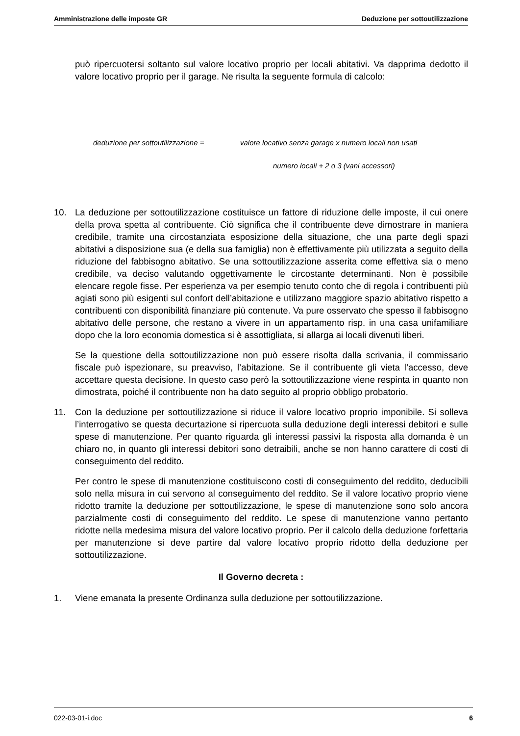Amministrazione delle imposte GR Deduzione per sottoutilizzazione
può ripercuotersi soltanto sul valore locativo proprio per locali abitativi. Va dapprima dedotto il valore locativo proprio per il garage. Ne risulta la seguente formula di calcolo:
deduzione per sottoutilizzazione = valore locativo senza garage x numero locali non usati
numero locali + 2 o 3 (vani accessori)
10. La deduzione per sottoutilizzazione costituisce un fattore di riduzione delle imposte, il cui onere della prova spetta al contribuente. Ciò significa che il contribuente deve dimostrare in maniera credibile, tramite una circostanziata esposizione della situazione, che una parte degli spazi abitativi a disposizione sua (e della sua famiglia) non è effettivamente più utilizzata a seguito della riduzione del fabbisogno abitativo. Se una sottoutilizzazione asserita come effettiva sia o meno credibile, va deciso valutando oggettivamente le circostante determinanti. Non è possibile elencare regole fisse. Per esperienza va per esempio tenuto conto che di regola i contribuenti più agiati sono più esigenti sul confort dell’abitazione e utilizzano maggiore spazio abitativo rispetto a contribuenti con disponibilità finanziare più contenute. Va pure osservato che spesso il fabbisogno abitativo delle persone, che restano a vivere in un appartamento risp. in una casa unifamiliare dopo che la loro economia domestica si è assottigliata, si allarga ai locali divenuti liberi.
Se la questione della sottoutilizzazione non può essere risolta dalla scrivania, il commissario fiscale può ispezionare, su preavviso, l’abitazione. Se il contribuente gli vieta l’accesso, deve accettare questa decisione. In questo caso però la sottoutilizzazione viene respinta in quanto non dimostrata, poiché il contribuente non ha dato seguito al proprio obbligo probatorio.
11. Con la deduzione per sottoutilizzazione si riduce il valore locativo proprio imponibile. Si solleva l’interrogativo se questa decurtazione si ripercuota sulla deduzione degli interessi debitori e sulle spese di manutenzione. Per quanto riguarda gli interessi passivi la risposta alla domanda è un chiaro no, in quanto gli interessi debitori sono detraibili, anche se non hanno carattere di costi di conseguimento del reddito.
Per contro le spese di manutenzione costituiscono costi di conseguimento del reddito, deducibili solo nella misura in cui servono al conseguimento del reddito. Se il valore locativo proprio viene ridotto tramite la deduzione per sottoutilizzazione, le spese di manutenzione sono solo ancora parzialmente costi di conseguimento del reddito. Le spese di manutenzione vanno pertanto ridotte nella medesima misura del valore locativo proprio. Per il calcolo della deduzione forfettaria per manutenzione si deve partire dal valore locativo proprio ridotto della deduzione per sottoutilizzazione.
Il Governo decreta :
1. Viene emanata la presente Ordinanza sulla deduzione per sottoutilizzazione.
022-03-01-i.doc 6